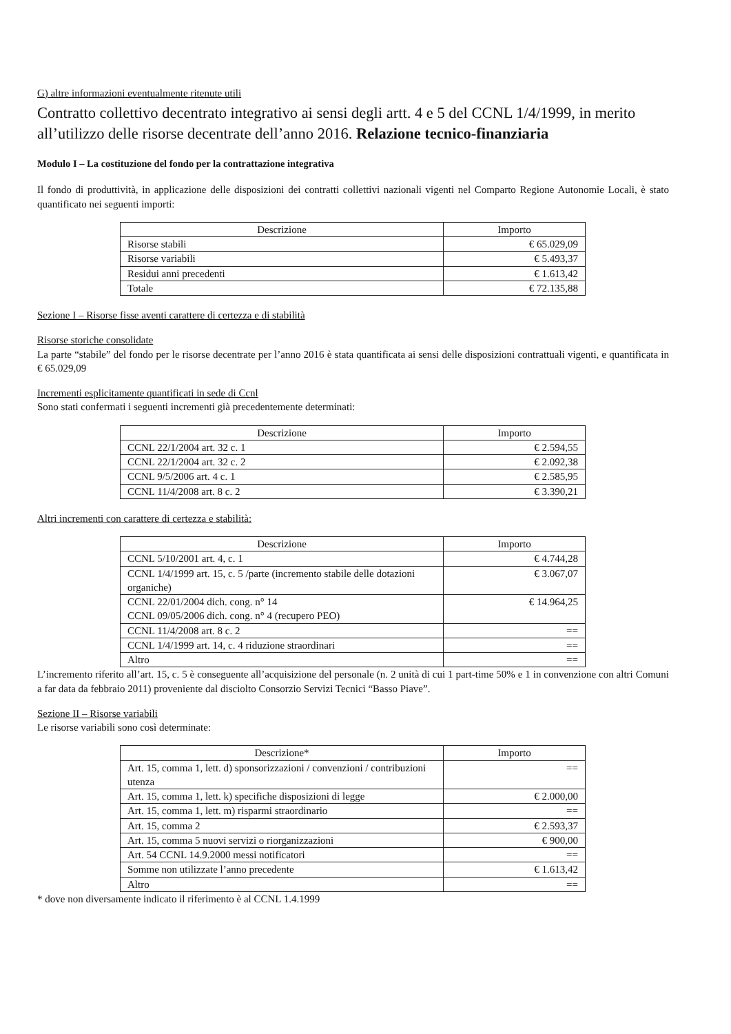G) altre informazioni eventualmente ritenute utili
Contratto collettivo decentrato integrativo ai sensi degli artt. 4 e 5 del CCNL 1/4/1999, in merito all’utilizzo delle risorse decentrate dell’anno 2016. Relazione tecnico-finanziaria
Modulo I – La costituzione del fondo per la contrattazione integrativa
Il fondo di produttività, in applicazione delle disposizioni dei contratti collettivi nazionali vigenti nel Comparto Regione Autonomie Locali, è stato quantificato nei seguenti importi:
| Descrizione | Importo |
| --- | --- |
| Risorse stabili | € 65.029,09 |
| Risorse variabili | € 5.493,37 |
| Residui anni precedenti | € 1.613,42 |
| Totale | € 72.135,88 |
Sezione I – Risorse fisse aventi carattere di certezza e di stabilità
Risorse storiche consolidate
La parte “stabile” del fondo per le risorse decentrate per l’anno 2016 è stata quantificata ai sensi delle disposizioni contrattuali vigenti, e quantificata in € 65.029,09
Incrementi esplicitamente quantificati in sede di Ccnl
Sono stati confermati i seguenti incrementi già precedentemente determinati:
| Descrizione | Importo |
| --- | --- |
| CCNL 22/1/2004 art. 32 c. 1 | € 2.594,55 |
| CCNL 22/1/2004 art. 32 c. 2 | € 2.092,38 |
| CCNL 9/5/2006 art. 4 c. 1 | € 2.585,95 |
| CCNL 11/4/2008 art. 8 c. 2 | € 3.390,21 |
Altri incrementi con carattere di certezza e stabilità:
| Descrizione | Importo |
| --- | --- |
| CCNL 5/10/2001 art. 4, c. 1 | € 4.744,28 |
| CCNL 1/4/1999 art. 15, c. 5 /parte (incremento stabile delle dotazioni organiche) | € 3.067,07 |
| CCNL 22/01/2004 dich. cong. n° 14 CCNL 09/05/2006 dich. cong. n° 4 (recupero PEO) | € 14.964,25 |
| CCNL 11/4/2008 art. 8 c. 2 | == |
| CCNL 1/4/1999 art. 14, c. 4 riduzione straordinari | == |
| Altro | == |
L’incremento riferito all’art. 15, c. 5 è conseguente all’acquisizione del personale (n. 2 unità di cui 1 part-time 50% e 1 in convenzione con altri Comuni a far data da febbraio 2011) proveniente dal disciolto Consorzio Servizi Tecnici “Basso Piave”.
Sezione II – Risorse variabili
Le risorse variabili sono così determinate:
| Descrizione* | Importo |
| --- | --- |
| Art. 15, comma 1, lett. d) sponsorizzazioni / convenzioni / contribuzioni utenza | == |
| Art. 15, comma 1, lett. k) specifiche disposizioni di legge | € 2.000,00 |
| Art. 15, comma 1, lett. m) risparmi straordinario | == |
| Art. 15, comma 2 | € 2.593,37 |
| Art. 15, comma 5 nuovi servizi o riorganizzazioni | € 900,00 |
| Art. 54 CCNL 14.9.2000 messi notificatori | == |
| Somme non utilizzate l’anno precedente | € 1.613,42 |
| Altro | == |
* dove non diversamente indicato il riferimento è al CCNL 1.4.1999